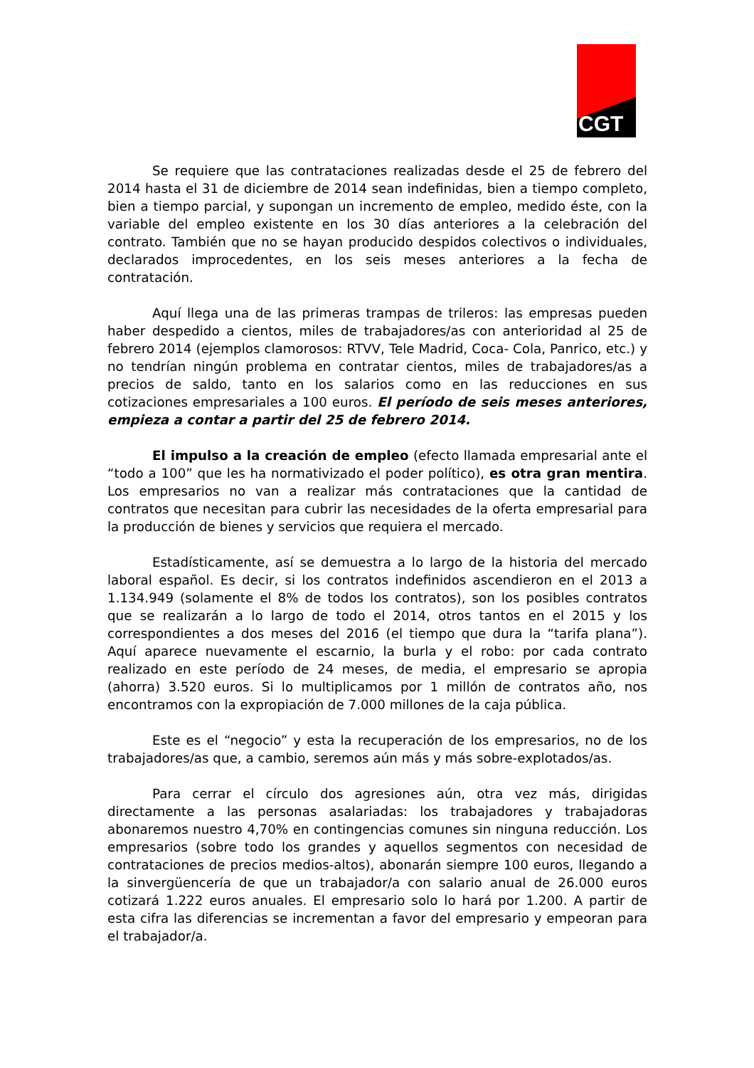CGT
Se requiere que las contrataciones realizadas desde el 25 de febrero del 2014 hasta el 31 de diciembre de 2014 sean indefinidas, bien a tiempo completo, bien a tiempo parcial, y supongan un incremento de empleo, medido éste, con la variable del empleo existente en los 30 días anteriores a la celebración del contrato. También que no se hayan producido despidos colectivos o individuales, declarados improcedentes, en los seis meses anteriores a la fecha de contratación.
Aquí llega una de las primeras trampas de trileros: las empresas pueden haber despedido a cientos, miles de trabajadores/as con anterioridad al 25 de febrero 2014 (ejemplos clamorosos: RTVV, Tele Madrid, Coca- Cola, Panrico, etc.) y no tendrían ningún problema en contratar cientos, miles de trabajadores/as a precios de saldo, tanto en los salarios como en las reducciones en sus cotizaciones empresariales a 100 euros. El período de seis meses anteriores, empieza a contar a partir del 25 de febrero 2014.
El impulso a la creación de empleo (efecto llamada empresarial ante el “todo a 100” que les ha normativizado el poder político), es otra gran mentira. Los empresarios no van a realizar más contrataciones que la cantidad de contratos que necesitan para cubrir las necesidades de la oferta empresarial para la producción de bienes y servicios que requiera el mercado.
Estadísticamente, así se demuestra a lo largo de la historia del mercado laboral español. Es decir, si los contratos indefinidos ascendieron en el 2013 a 1.134.949 (solamente el 8% de todos los contratos), son los posibles contratos que se realizarán a lo largo de todo el 2014, otros tantos en el 2015 y los correspondientes a dos meses del 2016 (el tiempo que dura la “tarifa plana”). Aquí aparece nuevamente el escarnio, la burla y el robo: por cada contrato realizado en este período de 24 meses, de media, el empresario se apropia (ahorra) 3.520 euros. Si lo multiplicamos por 1 millón de contratos año, nos encontramos con la expropiación de 7.000 millones de la caja pública.
Este es el “negocio” y esta la recuperación de los empresarios, no de los trabajadores/as que, a cambio, seremos aún más y más sobre-explotados/as.
Para cerrar el círculo dos agresiones aún, otra vez más, dirigidas directamente a las personas asalariadas: los trabajadores y trabajadoras abonaremos nuestro 4,70% en contingencias comunes sin ninguna reducción. Los empresarios (sobre todo los grandes y aquellos segmentos con necesidad de contrataciones de precios medios-altos), abonarán siempre 100 euros, llegando a la sinvergüencería de que un trabajador/a con salario anual de 26.000 euros cotizará 1.222 euros anuales. El empresario solo lo hará por 1.200. A partir de esta cifra las diferencias se incrementan a favor del empresario y empeoran para el trabajador/a.